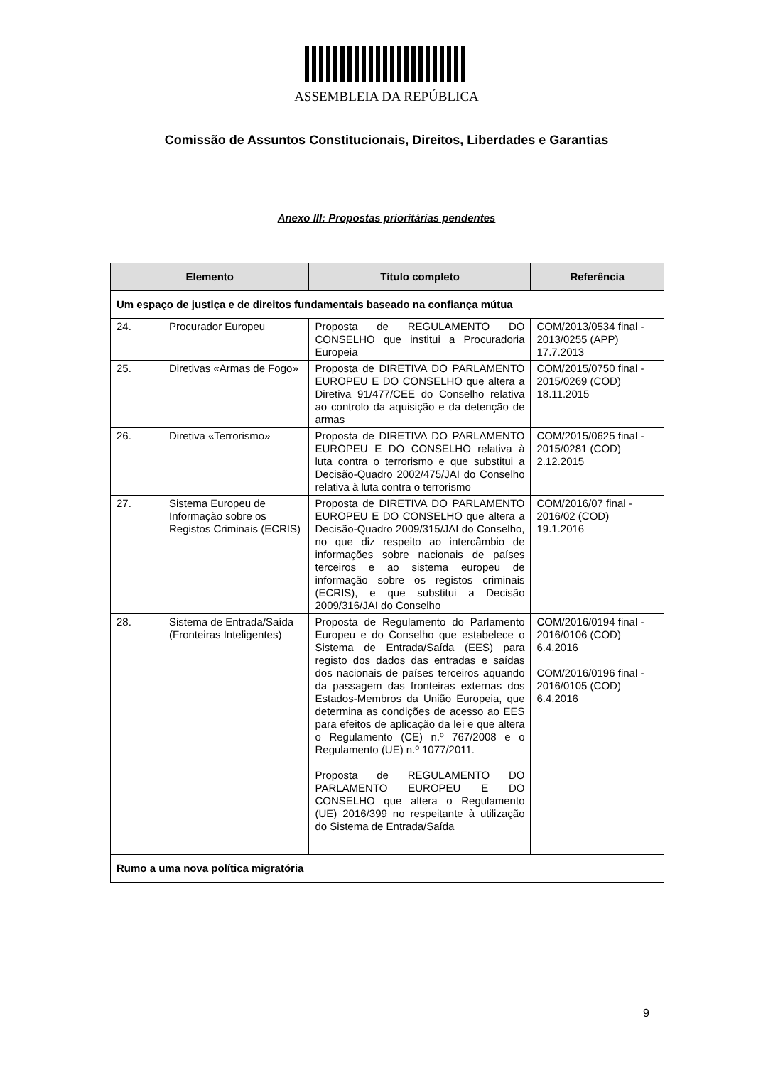ASSEMBLEIA DA REPÚBLICA
Comissão de Assuntos Constitucionais, Direitos, Liberdades e Garantias
Anexo III: Propostas prioritárias pendentes
| Elemento | | Título completo | Referência |
| --- | --- | --- | --- |
| Um espaço de justiça e de direitos fundamentais baseado na confiança mútua | | | |
| 24. | Procurador Europeu | Proposta de REGULAMENTO DO CONSELHO que institui a Procuradoria Europeia | COM/2013/0534 final - 2013/0255 (APP) 17.7.2013 |
| 25. | Diretivas «Armas de Fogo» | Proposta de DIRETIVA DO PARLAMENTO EUROPEU E DO CONSELHO que altera a Diretiva 91/477/CEE do Conselho relativa ao controlo da aquisição e da detenção de armas | COM/2015/0750 final - 2015/0269 (COD) 18.11.2015 |
| 26. | Diretiva «Terrorismo» | Proposta de DIRETIVA DO PARLAMENTO EUROPEU E DO CONSELHO relativa à luta contra o terrorismo e que substitui a Decisão-Quadro 2002/475/JAI do Conselho relativa à luta contra o terrorismo | COM/2015/0625 final - 2015/0281 (COD) 2.12.2015 |
| 27. | Sistema Europeu de Informação sobre os Registos Criminais (ECRIS) | Proposta de DIRETIVA DO PARLAMENTO EUROPEU E DO CONSELHO que altera a Decisão-Quadro 2009/315/JAI do Conselho, no que diz respeito ao intercâmbio de informações sobre nacionais de países terceiros e ao sistema europeu de informação sobre os registos criminais (ECRIS), e que substitui a Decisão 2009/316/JAI do Conselho | COM/2016/07 final - 2016/02 (COD) 19.1.2016 |
| 28. | Sistema de Entrada/Saída (Fronteiras Inteligentes) | Proposta de Regulamento do Parlamento Europeu e do Conselho que estabelece o Sistema de Entrada/Saída (EES) para registo dos dados das entradas e saídas dos nacionais de países terceiros aquando da passagem das fronteiras externas dos Estados-Membros da União Europeia, que determina as condições de acesso ao EES para efeitos de aplicação da lei e que altera o Regulamento (CE) n.º 767/2008 e o Regulamento (UE) n.º 1077/2011. Proposta de REGULAMENTO DO PARLAMENTO EUROPEU E DO CONSELHO que altera o Regulamento (UE) 2016/399 no respeitante à utilização do Sistema de Entrada/Saída | COM/2016/0194 final - 2016/0106 (COD) 6.4.2016 COM/2016/0196 final - 2016/0105 (COD) 6.4.2016 |
| Rumo a uma nova política migratória | | | |
9